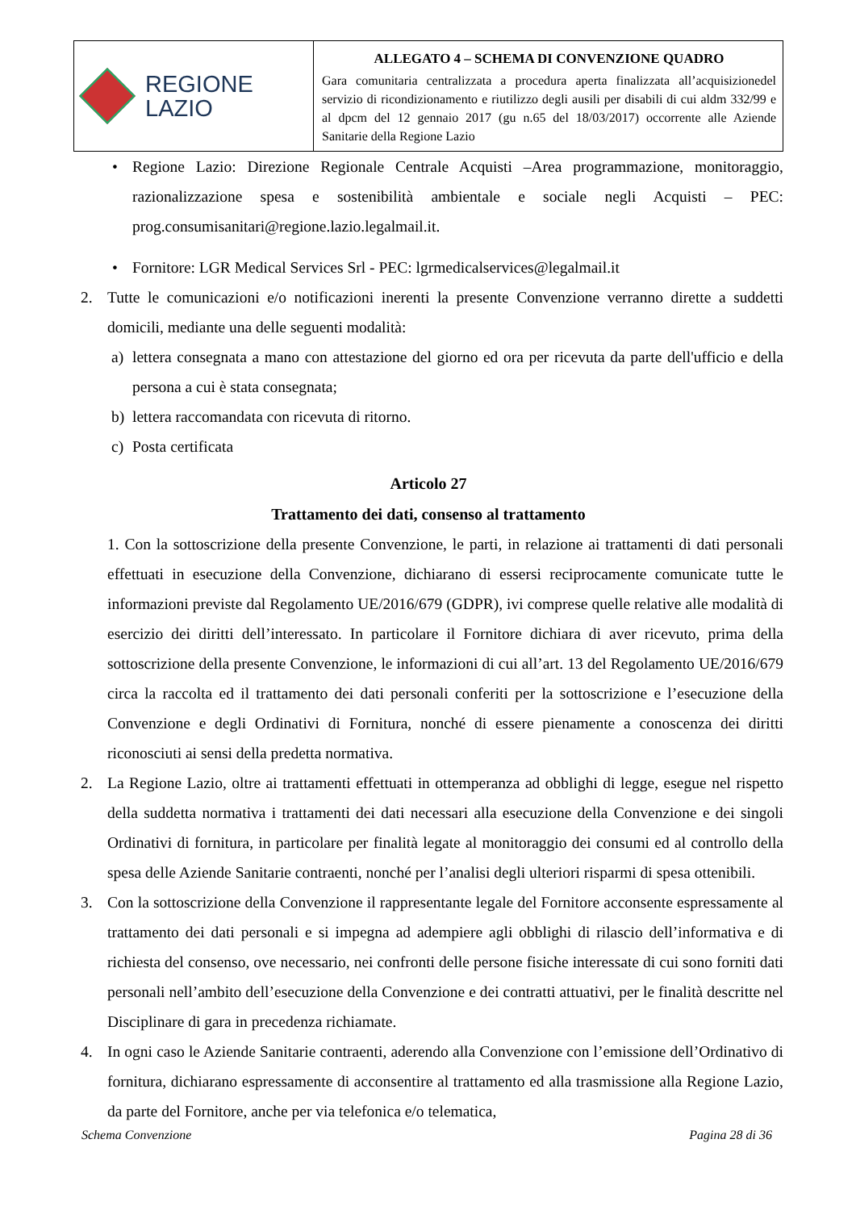REGIONE
LAZIO
ALLEGATO 4 – SCHEMA DI CONVENZIONE QUADRO
Gara comunitaria centralizzata a procedura aperta finalizzata all’acquisizionedel servizio di ricondizionamento e riutilizzo degli ausili per disabili di cui aldm 332/99 e al dpcm del 12 gennaio 2017 (gu n.65 del 18/03/2017) occorrente alle Aziende Sanitarie della Regione Lazio
• Regione Lazio: Direzione Regionale Centrale Acquisti –Area programmazione, monitoraggio, razionalizzazione spesa e sostenibilità ambientale e sociale negli Acquisti – PEC: prog.consumisanitari@regione.lazio.legalmail.it.
• Fornitore: LGR Medical Services Srl - PEC: lgrmedicalservices@legalmail.it
2. Tutte le comunicazioni e/o notificazioni inerenti la presente Convenzione verranno dirette a suddetti domicili, mediante una delle seguenti modalità:
a) lettera consegnata a mano con attestazione del giorno ed ora per ricevuta da parte dell'ufficio e della persona a cui è stata consegnata;
b) lettera raccomandata con ricevuta di ritorno.
c) Posta certificata
Articolo 27
Trattamento dei dati, consenso al trattamento
1. Con la sottoscrizione della presente Convenzione, le parti, in relazione ai trattamenti di dati personali effettuati in esecuzione della Convenzione, dichiarano di essersi reciprocamente comunicate tutte le informazioni previste dal Regolamento UE/2016/679 (GDPR), ivi comprese quelle relative alle modalità di esercizio dei diritti dell’interessato. In particolare il Fornitore dichiara di aver ricevuto, prima della sottoscrizione della presente Convenzione, le informazioni di cui all’art. 13 del Regolamento UE/2016/679 circa la raccolta ed il trattamento dei dati personali conferiti per la sottoscrizione e l’esecuzione della Convenzione e degli Ordinativi di Fornitura, nonché di essere pienamente a conoscenza dei diritti riconosciuti ai sensi della predetta normativa.
2. La Regione Lazio, oltre ai trattamenti effettuati in ottemperanza ad obblighi di legge, esegue nel rispetto della suddetta normativa i trattamenti dei dati necessari alla esecuzione della Convenzione e dei singoli Ordinativi di fornitura, in particolare per finalità legate al monitoraggio dei consumi ed al controllo della spesa delle Aziende Sanitarie contraenti, nonché per l’analisi degli ulteriori risparmi di spesa ottenibili.
3. Con la sottoscrizione della Convenzione il rappresentante legale del Fornitore acconsente espressamente al trattamento dei dati personali e si impegna ad adempiere agli obblighi di rilascio dell’informativa e di richiesta del consenso, ove necessario, nei confronti delle persone fisiche interessate di cui sono forniti dati personali nell’ambito dell’esecuzione della Convenzione e dei contratti attuativi, per le finalità descritte nel Disciplinare di gara in precedenza richiamate.
4. In ogni caso le Aziende Sanitarie contraenti, aderendo alla Convenzione con l’emissione dell’Ordinativo di fornitura, dichiarano espressamente di acconsentire al trattamento ed alla trasmissione alla Regione Lazio, da parte del Fornitore, anche per via telefonica e/o telematica,
Schema Convenzione Pagina 28 di 36